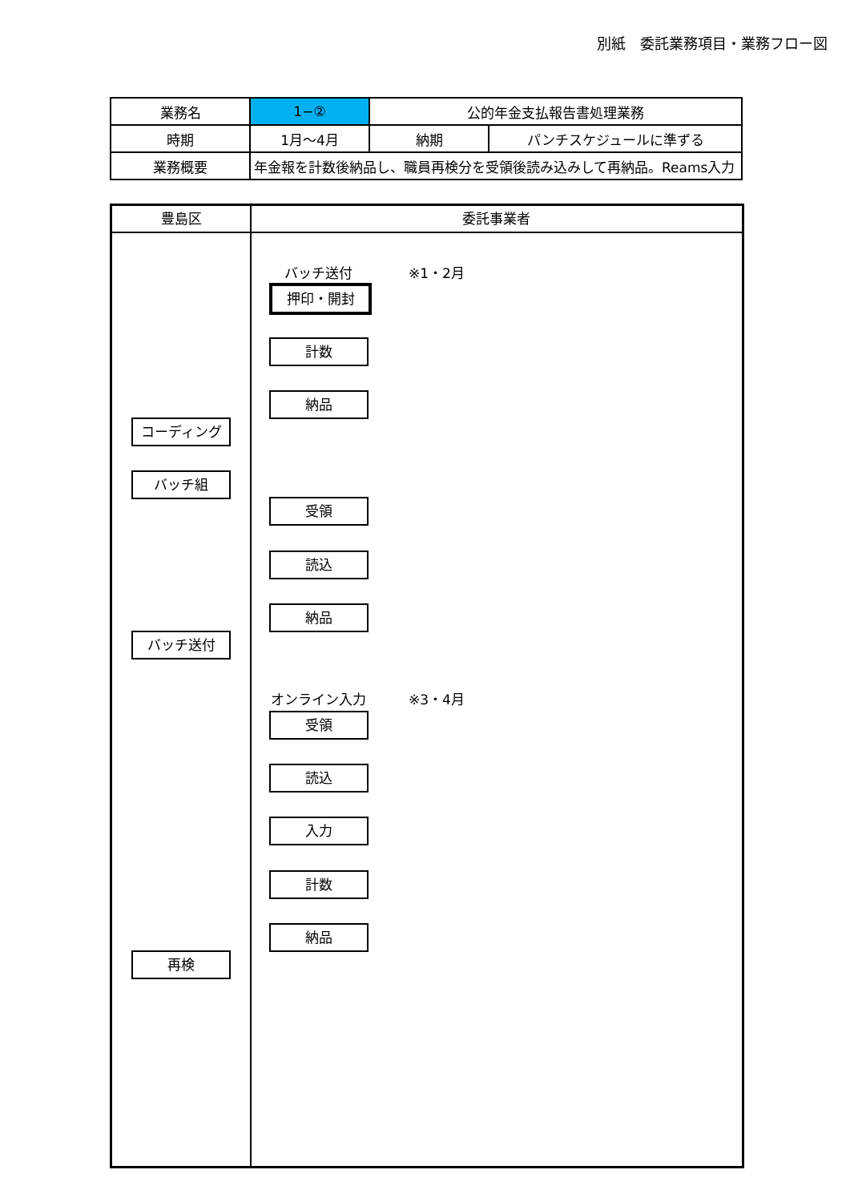別紙　委託業務項目・業務フロー図
| 業務名 | 1−② | 公的年金支払報告書処理業務 | |
| 時期 | 1月～4月 | 納期 | パンチスケジュールに準ずる |
| 業務概要 | 年金報を計数後納品し、職員再検分を受領後読み込みして再納品。Reams入力 | | |
豊島区 委託事業者
バッチ送付 ※1・2月
押印・開封
計数
納品
コーディング
バッチ組
受領
読込
納品
バッチ送付
オンライン入力 ※3・4月
受領
読込
入力
計数
納品
再検